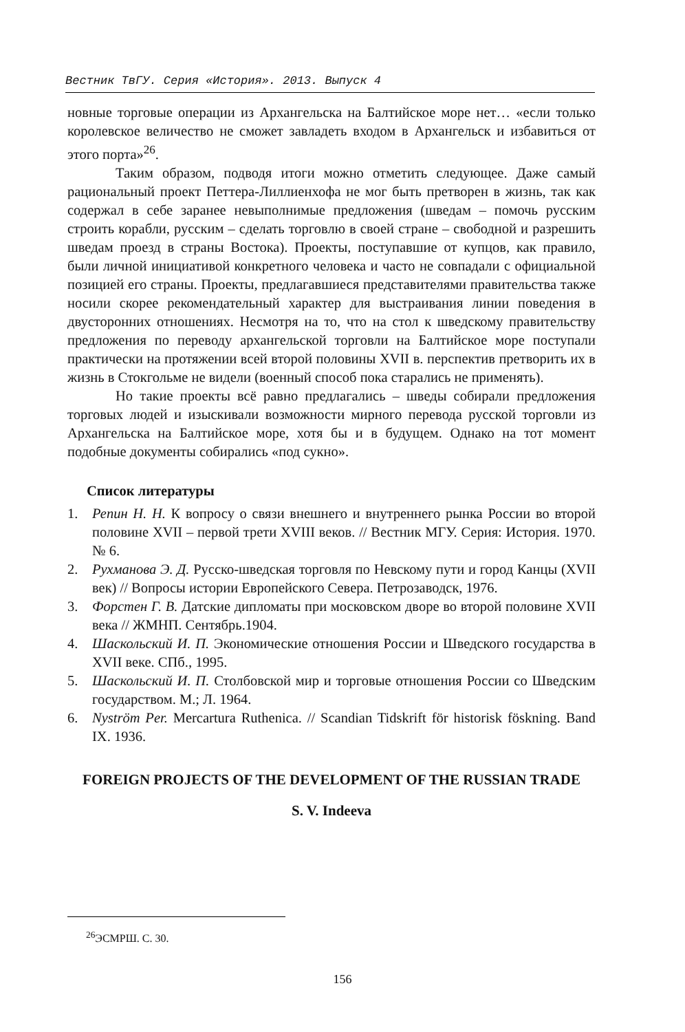Вестник ТвГУ. Серия «История». 2013. Выпуск 4
новные торговые операции из Архангельска на Балтийское море нет… «если только королевское величество не сможет завладеть входом в Архангельск и избавиться от этого порта»<sup>26</sup>.
Таким образом, подводя итоги можно отметить следующее. Даже самый рациональный проект Петтера-Лиллиенхофа не мог быть претворен в жизнь, так как содержал в себе заранее невыполнимые предложения (шведам – помочь русским строить корабли, русским – сделать торговлю в своей стране – свободной и разрешить шведам проезд в страны Востока). Проекты, поступавшие от купцов, как правило, были личной инициативой конкретного человека и часто не совпадали с официальной позицией его страны. Проекты, предлагавшиеся представителями правительства также носили скорее рекомендательный характер для выстраивания линии поведения в двусторонних отношениях. Несмотря на то, что на стол к шведскому правительству предложения по переводу архангельской торговли на Балтийское море поступали практически на протяжении всей второй половины XVII в. перспектив претворить их в жизнь в Стокгольме не видели (военный способ пока старались не применять).
Но такие проекты всё равно предлагались – шведы собирали предложения торговых людей и изыскивали возможности мирного перевода русской торговли из Архангельска на Балтийское море, хотя бы и в будущем. Однако на тот момент подобные документы собирались «под сукно».
Список литературы
1. Репин Н. Н. К вопросу о связи внешнего и внутреннего рынка России во второй половине XVII – первой трети XVIII веков. // Вестник МГУ. Серия: История. 1970. № 6.
2. Рухманова Э. Д. Русско-шведская торговля по Невскому пути и город Канцы (XVII век) // Вопросы истории Европейского Севера. Петрозаводск, 1976.
3. Форстен Г. В. Датские дипломаты при московском дворе во второй половине XVII века // ЖМНП. Сентябрь.1904.
4. Шаскольский И. П. Экономические отношения России и Шведского государства в XVII веке. СПб., 1995.
5. Шаскольский И. П. Столбовской мир и торговые отношения России со Шведским государством. М.; Л. 1964.
6. Nyström Per. Mercartura Ruthenica. // Scandian Tidskrift för historisk föskning. Band IX. 1936.
FOREIGN PROJECTS OF THE DEVELOPMENT OF THE RUSSIAN TRADE
S. V. Indeeva
<sup>26</sup> ЭСМРШ. С. 30.
156